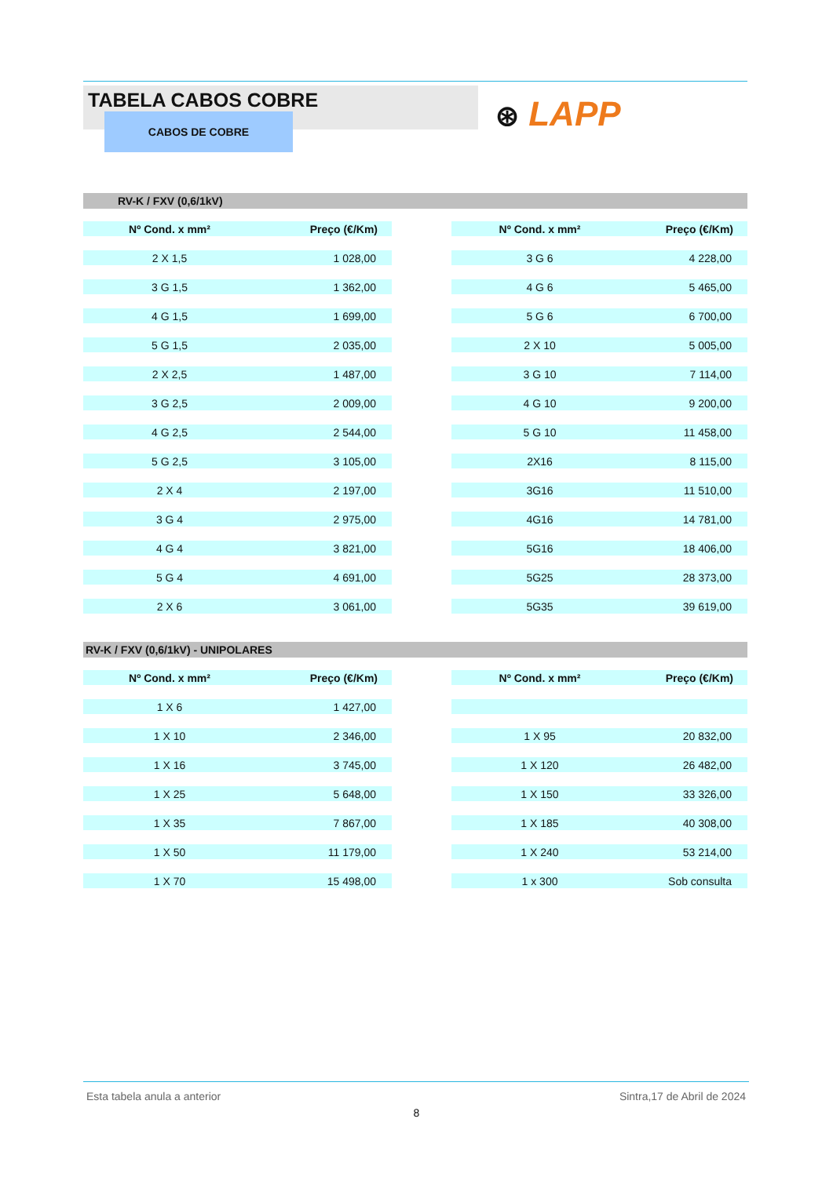TABELA CABOS COBRE
CABOS DE COBRE
⊛ LAPP
RV-K / FXV (0,6/1kV)
| Nº Cond. x mm² | Preço (€/Km) | | Nº Cond. x mm² | Preço (€/Km) |
| --- | --- | --- | --- | --- |
| 2 X 1,5 | 1 028,00 | | 3 G 6 | 4 228,00 |
| 3 G 1,5 | 1 362,00 | | 4 G 6 | 5 465,00 |
| 4 G 1,5 | 1 699,00 | | 5 G 6 | 6 700,00 |
| 5 G 1,5 | 2 035,00 | | 2 X 10 | 5 005,00 |
| 2 X 2,5 | 1 487,00 | | 3 G 10 | 7 114,00 |
| 3 G 2,5 | 2 009,00 | | 4 G 10 | 9 200,00 |
| 4 G 2,5 | 2 544,00 | | 5 G 10 | 11 458,00 |
| 5 G 2,5 | 3 105,00 | | 2X16 | 8 115,00 |
| 2 X 4 | 2 197,00 | | 3G16 | 11 510,00 |
| 3 G 4 | 2 975,00 | | 4G16 | 14 781,00 |
| 4 G 4 | 3 821,00 | | 5G16 | 18 406,00 |
| 5 G 4 | 4 691,00 | | 5G25 | 28 373,00 |
| 2 X 6 | 3 061,00 | | 5G35 | 39 619,00 |
RV-K / FXV (0,6/1kV) - UNIPOLARES
| Nº Cond. x mm² | Preço (€/Km) | | Nº Cond. x mm² | Preço (€/Km) |
| --- | --- | --- | --- | --- |
| 1 X 6 | 1 427,00 | | | |
| 1 X 10 | 2 346,00 | | 1 X 95 | 20 832,00 |
| 1 X 16 | 3 745,00 | | 1 X 120 | 26 482,00 |
| 1 X 25 | 5 648,00 | | 1 X 150 | 33 326,00 |
| 1 X 35 | 7 867,00 | | 1 X 185 | 40 308,00 |
| 1 X 50 | 11 179,00 | | 1 X 240 | 53 214,00 |
| 1 X 70 | 15 498,00 | | 1 x 300 | Sob consulta |
Esta tabela anula a anterior Sintra,17 de Abril de 2024
8